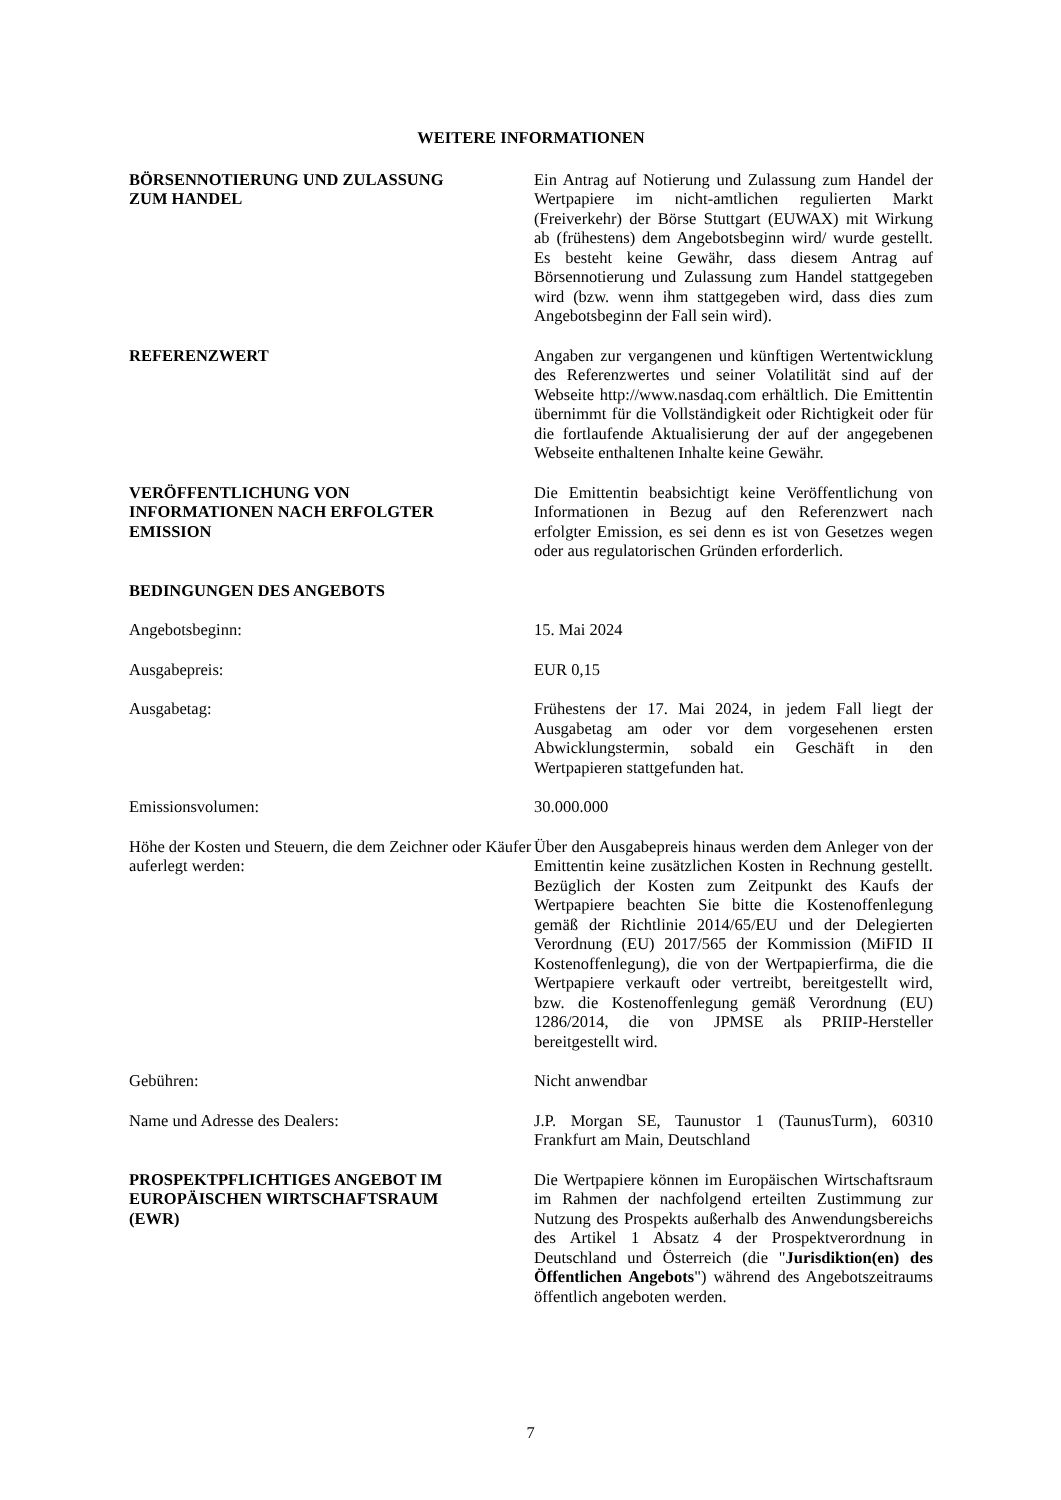WEITERE INFORMATIONEN
BÖRSENNOTIERUNG UND ZULASSUNG
ZUM HANDEL
Ein Antrag auf Notierung und Zulassung zum Handel der Wertpapiere im nicht-amtlichen regulierten Markt (Freiverkehr) der Börse Stuttgart (EUWAX) mit Wirkung ab (frühestens) dem Angebotsbeginn wird/ wurde gestellt. Es besteht keine Gewähr, dass diesem Antrag auf Börsennotierung und Zulassung zum Handel stattgegeben wird (bzw. wenn ihm stattgegeben wird, dass dies zum Angebotsbeginn der Fall sein wird).
REFERENZWERT Angaben zur vergangenen und künftigen Wertentwicklung des Referenzwertes und seiner Volatilität sind auf der Webseite http://www.nasdaq.com erhältlich. Die Emittentin übernimmt für die Vollständigkeit oder Richtigkeit oder für die fortlaufende Aktualisierung der auf der angegebenen Webseite enthaltenen Inhalte keine Gewähr.
VERÖFFENTLICHUNG VON
INFORMATIONEN NACH ERFOLGTER
EMISSION
Die Emittentin beabsichtigt keine Veröffentlichung von Informationen in Bezug auf den Referenzwert nach erfolgter Emission, es sei denn es ist von Gesetzes wegen oder aus regulatorischen Gründen erforderlich.
BEDINGUNGEN DES ANGEBOTS
Angebotsbeginn: 15. Mai 2024
Ausgabepreis: EUR 0,15
Ausgabetag: Frühestens der 17. Mai 2024, in jedem Fall liegt der Ausgabetag am oder vor dem vorgesehenen ersten Abwicklungstermin, sobald ein Geschäft in den Wertpapieren stattgefunden hat.
Emissionsvolumen: 30.000.000
Höhe der Kosten und Steuern, die dem Zeichner oder Käufer auferlegt werden:
Über den Ausgabepreis hinaus werden dem Anleger von der Emittentin keine zusätzlichen Kosten in Rechnung gestellt. Bezüglich der Kosten zum Zeitpunkt des Kaufs der Wertpapiere beachten Sie bitte die Kostenoffenlegung gemäß der Richtlinie 2014/65/EU und der Delegierten Verordnung (EU) 2017/565 der Kommission (MiFID II Kostenoffenlegung), die von der Wertpapierfirma, die die Wertpapiere verkauft oder vertreibt, bereitgestellt wird, bzw. die Kostenoffenlegung gemäß Verordnung (EU) 1286/2014, die von JPMSE als PRIIP-Hersteller bereitgestellt wird.
Gebühren: Nicht anwendbar
Name und Adresse des Dealers: J.P. Morgan SE, Taunustor 1 (TaunusTurm), 60310 Frankfurt am Main, Deutschland
PROSPEKTPFLICHTIGES ANGEBOT IM
EUROPÄISCHEN WIRTSCHAFTSRAUM
(EWR)
Die Wertpapiere können im Europäischen Wirtschaftsraum im Rahmen der nachfolgend erteilten Zustimmung zur Nutzung des Prospekts außerhalb des Anwendungsbereichs des Artikel 1 Absatz 4 der Prospektverordnung in Deutschland und Österreich (die "Jurisdiktion(en) des Öffentlichen Angebots") während des Angebotszeitraums öffentlich angeboten werden.
7